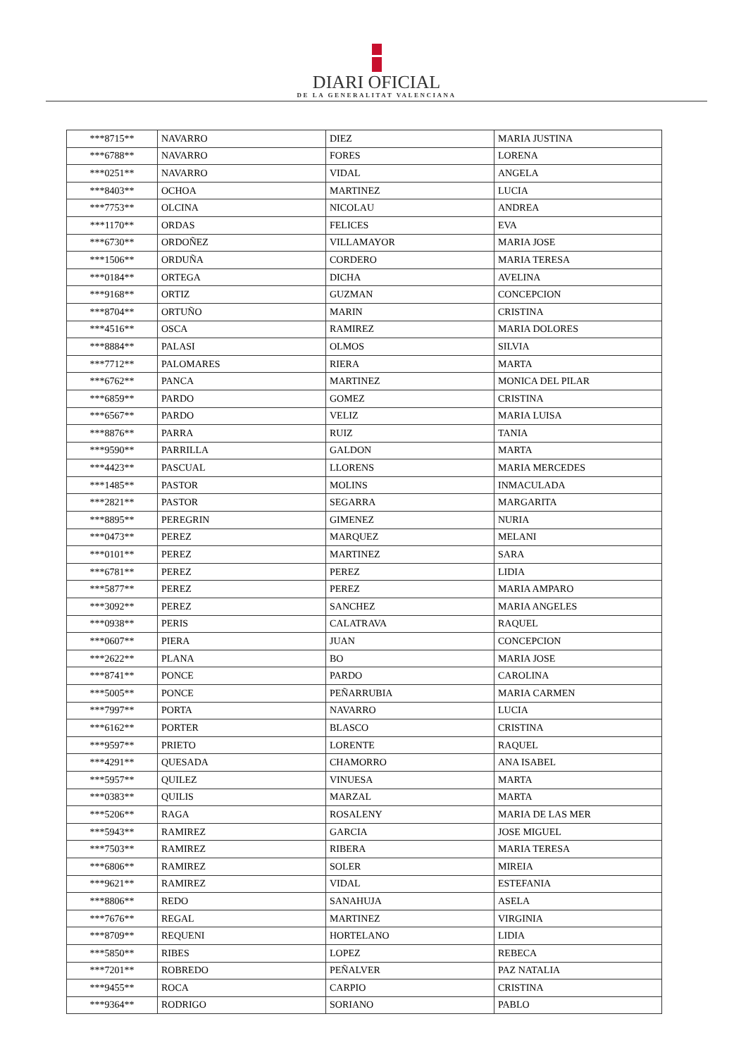DIARI OFICIAL
DE LA GENERALITAT VALENCIANA
| ***8715** | NAVARRO | DIEZ | MARIA JUSTINA |
| ***6788** | NAVARRO | FORES | LORENA |
| ***0251** | NAVARRO | VIDAL | ANGELA |
| ***8403** | OCHOA | MARTINEZ | LUCIA |
| ***7753** | OLCINA | NICOLAU | ANDREA |
| ***1170** | ORDAS | FELICES | EVA |
| ***6730** | ORDOÑEZ | VILLAMAYOR | MARIA JOSE |
| ***1506** | ORDUÑA | CORDERO | MARIA TERESA |
| ***0184** | ORTEGA | DICHA | AVELINA |
| ***9168** | ORTIZ | GUZMAN | CONCEPCION |
| ***8704** | ORTUÑO | MARIN | CRISTINA |
| ***4516** | OSCA | RAMIREZ | MARIA DOLORES |
| ***8884** | PALASI | OLMOS | SILVIA |
| ***7712** | PALOMARES | RIERA | MARTA |
| ***6762** | PANCA | MARTINEZ | MONICA DEL PILAR |
| ***6859** | PARDO | GOMEZ | CRISTINA |
| ***6567** | PARDO | VELIZ | MARIA LUISA |
| ***8876** | PARRA | RUIZ | TANIA |
| ***9590** | PARRILLA | GALDON | MARTA |
| ***4423** | PASCUAL | LLORENS | MARIA MERCEDES |
| ***1485** | PASTOR | MOLINS | INMACULADA |
| ***2821** | PASTOR | SEGARRA | MARGARITA |
| ***8895** | PEREGRIN | GIMENEZ | NURIA |
| ***0473** | PEREZ | MARQUEZ | MELANI |
| ***0101** | PEREZ | MARTINEZ | SARA |
| ***6781** | PEREZ | PEREZ | LIDIA |
| ***5877** | PEREZ | PEREZ | MARIA AMPARO |
| ***3092** | PEREZ | SANCHEZ | MARIA ANGELES |
| ***0938** | PERIS | CALATRAVA | RAQUEL |
| ***0607** | PIERA | JUAN | CONCEPCION |
| ***2622** | PLANA | BO | MARIA JOSE |
| ***8741** | PONCE | PARDO | CAROLINA |
| ***5005** | PONCE | PEÑARRUBIA | MARIA CARMEN |
| ***7997** | PORTA | NAVARRO | LUCIA |
| ***6162** | PORTER | BLASCO | CRISTINA |
| ***9597** | PRIETO | LORENTE | RAQUEL |
| ***4291** | QUESADA | CHAMORRO | ANA ISABEL |
| ***5957** | QUILEZ | VINUESA | MARTA |
| ***0383** | QUILIS | MARZAL | MARTA |
| ***5206** | RAGA | ROSALENY | MARIA DE LAS MER |
| ***5943** | RAMIREZ | GARCIA | JOSE MIGUEL |
| ***7503** | RAMIREZ | RIBERA | MARIA TERESA |
| ***6806** | RAMIREZ | SOLER | MIREIA |
| ***9621** | RAMIREZ | VIDAL | ESTEFANIA |
| ***8806** | REDO | SANAHUJA | ASELA |
| ***7676** | REGAL | MARTINEZ | VIRGINIA |
| ***8709** | REQUENI | HORTELANO | LIDIA |
| ***5850** | RIBES | LOPEZ | REBECA |
| ***7201** | ROBREDO | PEÑALVER | PAZ NATALIA |
| ***9455** | ROCA | CARPIO | CRISTINA |
| ***9364** | RODRIGO | SORIANO | PABLO |